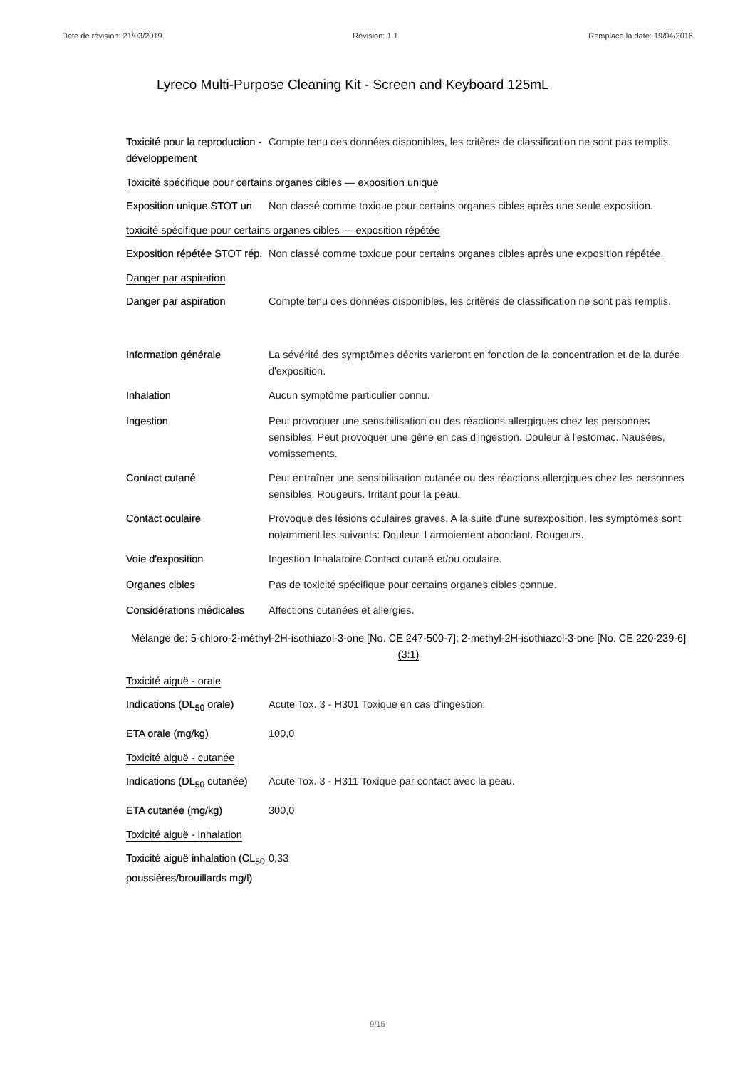Date de révision: 21/03/2019 Révision: 1.1 Remplace la date: 19/04/2016
Lyreco Multi-Purpose Cleaning Kit - Screen and Keyboard 125mL
Toxicité pour la reproduction - développement
Compte tenu des données disponibles, les critères de classification ne sont pas remplis.
Toxicité spécifique pour certains organes cibles — exposition unique
Exposition unique STOT un
Non classé comme toxique pour certains organes cibles après une seule exposition.
toxicité spécifique pour certains organes cibles — exposition répétée
Exposition répétée STOT rép.
Non classé comme toxique pour certains organes cibles après une exposition répétée.
Danger par aspiration
Danger par aspiration Compte tenu des données disponibles, les critères de classification ne sont pas remplis.
Information générale La sévérité des symptômes décrits varieront en fonction de la concentration et de la durée d'exposition.
Inhalation Aucun symptôme particulier connu.
Ingestion Peut provoquer une sensibilisation ou des réactions allergiques chez les personnes sensibles. Peut provoquer une gêne en cas d'ingestion. Douleur à l'estomac. Nausées, vomissements.
Contact cutané Peut entraîner une sensibilisation cutanée ou des réactions allergiques chez les personnes sensibles. Rougeurs. Irritant pour la peau.
Contact oculaire Provoque des lésions oculaires graves. A la suite d'une surexposition, les symptômes sont notamment les suivants: Douleur. Larmoiement abondant. Rougeurs.
Voie d'exposition Ingestion Inhalatoire Contact cutané et/ou oculaire.
Organes cibles Pas de toxicité spécifique pour certains organes cibles connue.
Considérations médicales
Affections cutanées et allergies.
Mélange de: 5-chloro-2-méthyl-2H-isothiazol-3-one [No. CE 247-500-7]; 2-methyl-2H-isothiazol-3-one [No. CE 220-239-6] (3:1)
Toxicité aiguë - orale
Indications (DL<sub>50</sub> orale)
Acute Tox. 3 - H301 Toxique en cas d'ingestion.
ETA orale (mg/kg) 100,0
Toxicité aiguë - cutanée
Indications (DL<sub>50</sub> cutanée)
Acute Tox. 3 - H311 Toxique par contact avec la peau.
ETA cutanée (mg/kg) 300,0
Toxicité aiguë - inhalation
Toxicité aiguë inhalation (CL<sub>50</sub> poussières/brouillards mg/l)
0,33
9/15